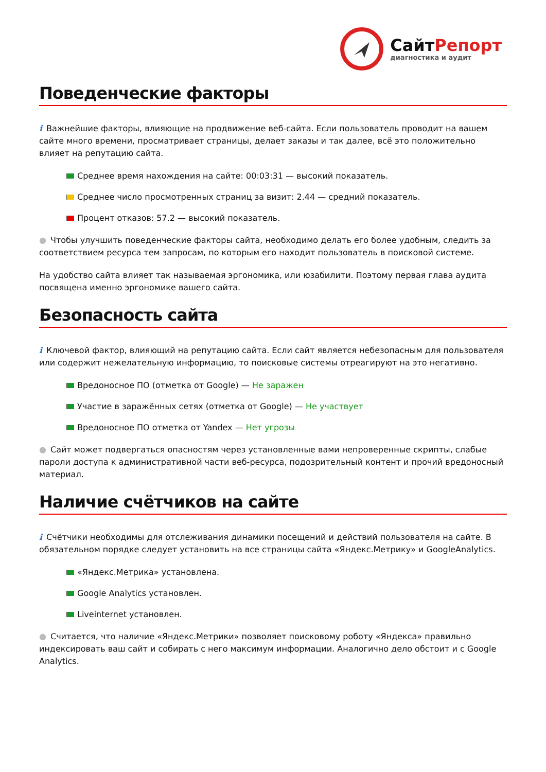СайтРепорт
диагностика и аудит
Поведенческие факторы
i Важнейшие факторы, влияющие на продвижение веб-сайта. Если пользователь проводит на вашем сайте много времени, просматривает страницы, делает заказы и так далее, всё это положительно влияет на репутацию сайта.
Среднее время нахождения на сайте: 00:03:31 — высокий показатель.
Среднее число просмотренных страниц за визит: 2.44 — средний показатель.
Процент отказов: 57.2 — высокий показатель.
● Чтобы улучшить поведенческие факторы сайта, необходимо делать его более удобным, следить за соответствием ресурса тем запросам, по которым его находит пользователь в поисковой системе.
На удобство сайта влияет так называемая эргономика, или юзабилити. Поэтому первая глава аудита посвящена именно эргономике вашего сайта.
Безопасность сайта
i Ключевой фактор, влияющий на репутацию сайта. Если сайт является небезопасным для пользователя или содержит нежелательную информацию, то поисковые системы отреагируют на это негативно.
Вредоносное ПО (отметка от Google) — Не заражен
Участие в заражённых сетях (отметка от Google) — Не участвует
Вредоносное ПО отметка от Yandex — Нет угрозы
● Сайт может подвергаться опасностям через установленные вами непроверенные скрипты, слабые пароли доступа к административной части веб-ресурса, подозрительный контент и прочий вредоносный материал.
Наличие счётчиков на сайте
i Счётчики необходимы для отслеживания динамики посещений и действий пользователя на сайте. В обязательном порядке следует установить на все страницы сайта «Яндекс.Метрику» и GoogleAnalytics.
«Яндекс.Метрика» установлена.
Google Analytics установлен.
Liveinternet установлен.
● Считается, что наличие «Яндекс.Метрики» позволяет поисковому роботу «Яндекса» правильно индексировать ваш сайт и собирать с него максимум информации. Аналогично дело обстоит и с Google Analytics.